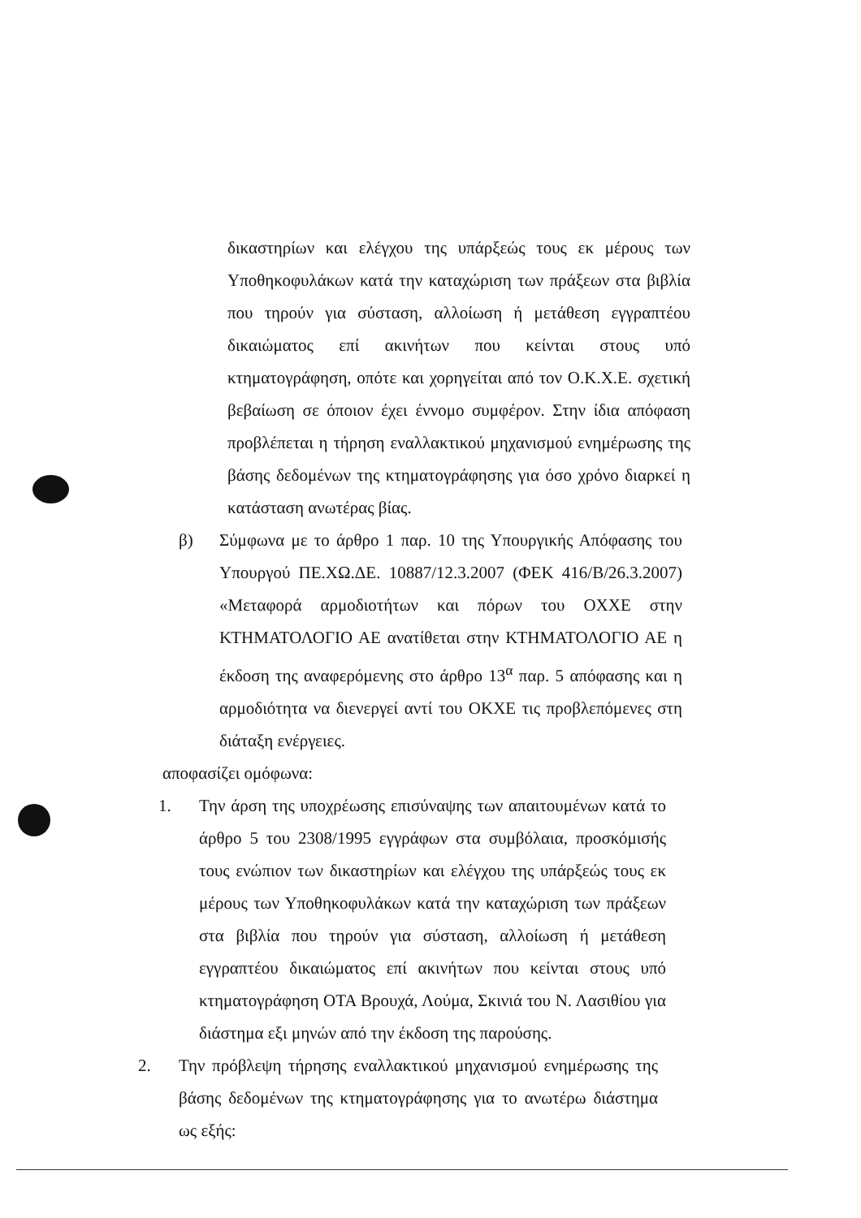δικαστηρίων και ελέγχου της υπάρξεώς τους εκ μέρους των Υποθηκοφυλάκων κατά την καταχώριση των πράξεων στα βιβλία που τηρούν για σύσταση, αλλοίωση ή μετάθεση εγγραπτέου δικαιώματος επί ακινήτων που κείνται στους υπό κτηματογράφηση, οπότε και χορηγείται από τον Ο.Κ.Χ.Ε. σχετική βεβαίωση σε όποιον έχει έννομο συμφέρον. Στην ίδια απόφαση προβλέπεται η τήρηση εναλλακτικού μηχανισμού ενημέρωσης της βάσης δεδομένων της κτηματογράφησης για όσο χρόνο διαρκεί η κατάσταση ανωτέρας βίας.
β) Σύμφωνα με το άρθρο 1 παρ. 10 της Υπουργικής Απόφασης του Υπουργού ΠΕ.ΧΩ.ΔΕ. 10887/12.3.2007 (ΦΕΚ 416/Β/26.3.2007) «Μεταφορά αρμοδιοτήτων και πόρων του ΟΧΧΕ στην ΚΤΗΜΑΤΟΛΟΓΙΟ ΑΕ ανατίθεται στην ΚΤΗΜΑΤΟΛΟΓΙΟ ΑΕ η έκδοση της αναφερόμενης στο άρθρο 13<sup>α</sup> παρ. 5 απόφασης και η αρμοδιότητα να διενεργεί αντί του ΟΚΧΕ τις προβλεπόμενες στη διάταξη ενέργειες.
αποφασίζει ομόφωνα:
1. Την άρση της υποχρέωσης επισύναψης των απαιτουμένων κατά το άρθρο 5 του 2308/1995 εγγράφων στα συμβόλαια, προσκόμισής τους ενώπιον των δικαστηρίων και ελέγχου της υπάρξεώς τους εκ μέρους των Υποθηκοφυλάκων κατά την καταχώριση των πράξεων στα βιβλία που τηρούν για σύσταση, αλλοίωση ή μετάθεση εγγραπτέου δικαιώματος επί ακινήτων που κείνται στους υπό κτηματογράφηση ΟΤΑ Βρουχά, Λούμα, Σκινιά του Ν. Λασιθίου για διάστημα εξι μηνών από την έκδοση της παρούσης.
2. Την πρόβλεψη τήρησης εναλλακτικού μηχανισμού ενημέρωσης της βάσης δεδομένων της κτηματογράφησης για το ανωτέρω διάστημα ως εξής: